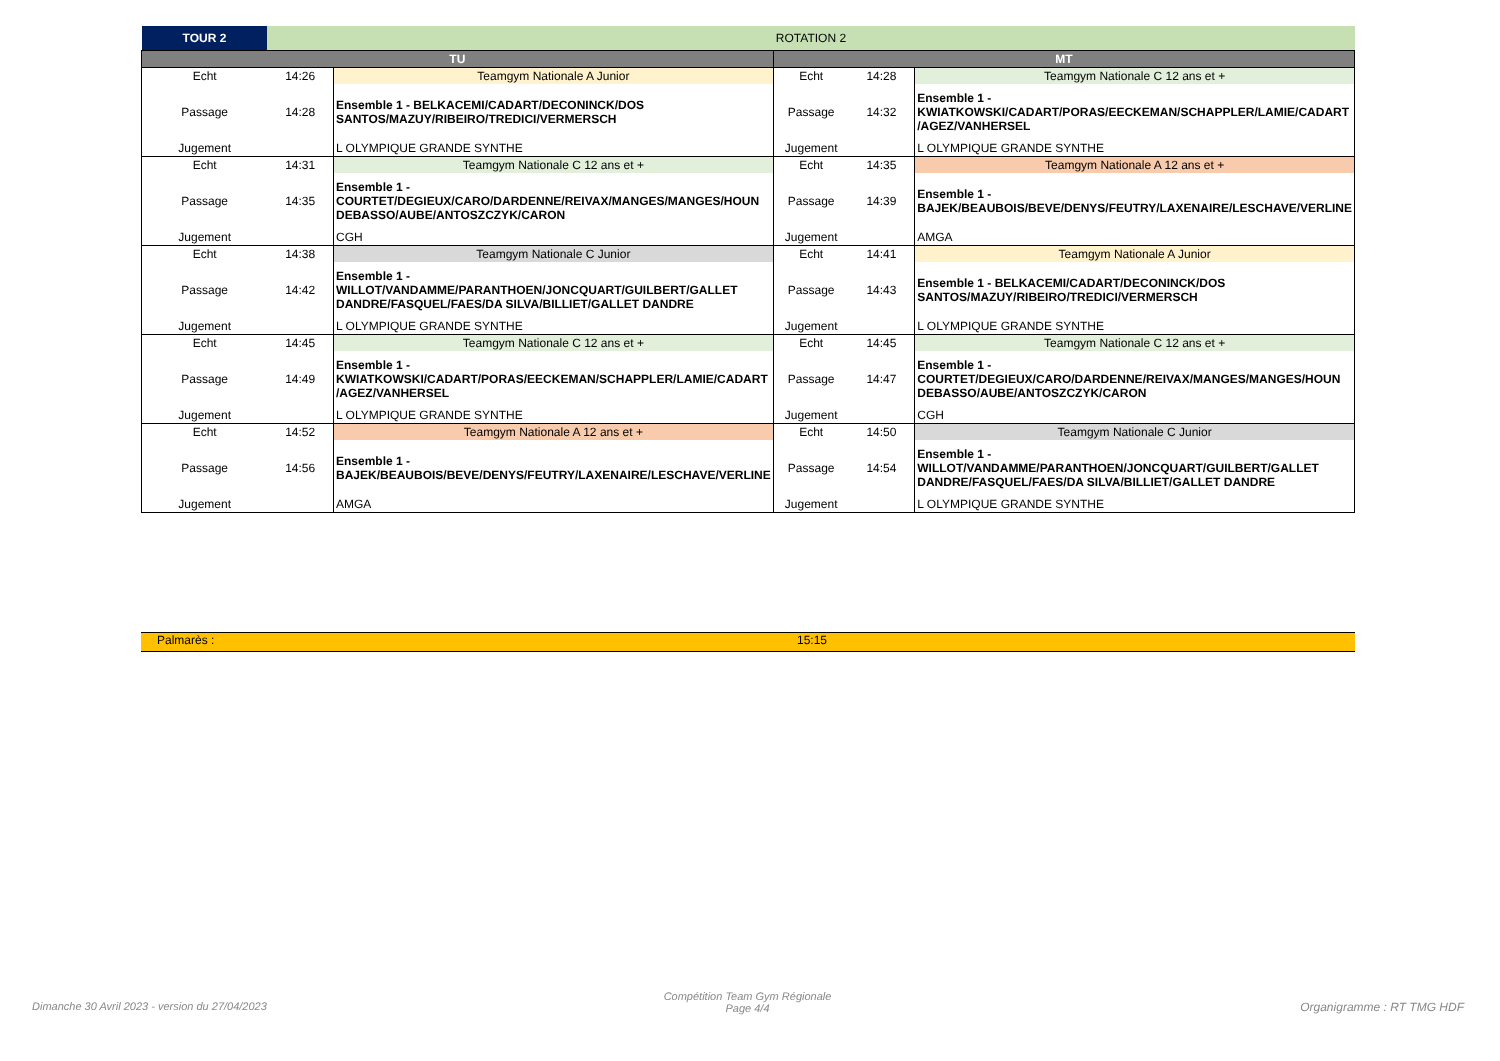| TOUR 2 | ROTATION 2 | | | | |
| TU | | | MT | | |
| Echt | 14:26 | Teamgym Nationale A Junior | Echt | 14:28 | Teamgym Nationale C 12 ans et + |
| Passage | 14:28 | Ensemble 1 - BELKACEMI/CADART/DECONINCK/DOS SANTOS/MAZUY/RIBEIRO/TREDICI/VERMERSCH | Passage | 14:32 | Ensemble 1 - KWIATKOWSKI/CADART/PORAS/EECKEMAN/SCHAPPLER/LAMIE/CADART /AGEZ/VANHERSEL |
| Jugement | | L OLYMPIQUE GRANDE SYNTHE | Jugement | | L OLYMPIQUE GRANDE SYNTHE |
| Echt | 14:31 | Teamgym Nationale C 12 ans et + | Echt | 14:35 | Teamgym Nationale A 12 ans et + |
| Passage | 14:35 | Ensemble 1 - COURTET/DEGIEUX/CARO/DARDENNE/REIVAX/MANGES/MANGES/HOUN DEBASSO/AUBE/ANTOSZCZYK/CARON | Passage | 14:39 | Ensemble 1 - BAJEK/BEAUBOIS/BEVE/DENYS/FEUTRY/LAXENAIRE/LESCHAVE/VERLINE |
| Jugement | | CGH | Jugement | | AMGA |
| Echt | 14:38 | Teamgym Nationale C Junior | Echt | 14:41 | Teamgym Nationale A Junior |
| Passage | 14:42 | Ensemble 1 - WILLOT/VANDAMME/PARANTHOEN/JONCQUART/GUILBERT/GALLET DANDRE/FASQUEL/FAES/DA SILVA/BILLIET/GALLET DANDRE | Passage | 14:43 | Ensemble 1 - BELKACEMI/CADART/DECONINCK/DOS SANTOS/MAZUY/RIBEIRO/TREDICI/VERMERSCH |
| Jugement | | L OLYMPIQUE GRANDE SYNTHE | Jugement | | L OLYMPIQUE GRANDE SYNTHE |
| Echt | 14:45 | Teamgym Nationale C 12 ans et + | Echt | 14:45 | Teamgym Nationale C 12 ans et + |
| Passage | 14:49 | Ensemble 1 - KWIATKOWSKI/CADART/PORAS/EECKEMAN/SCHAPPLER/LAMIE/CADART /AGEZ/VANHERSEL | Passage | 14:47 | Ensemble 1 - COURTET/DEGIEUX/CARO/DARDENNE/REIVAX/MANGES/MANGES/HOUN DEBASSO/AUBE/ANTOSZCZYK/CARON |
| Jugement | | L OLYMPIQUE GRANDE SYNTHE | Jugement | | CGH |
| Echt | 14:52 | Teamgym Nationale A 12 ans et + | Echt | 14:50 | Teamgym Nationale C Junior |
| Passage | 14:56 | Ensemble 1 - BAJEK/BEAUBOIS/BEVE/DENYS/FEUTRY/LAXENAIRE/LESCHAVE/VERLINE | Passage | 14:54 | Ensemble 1 - WILLOT/VANDAMME/PARANTHOEN/JONCQUART/GUILBERT/GALLET DANDRE/FASQUEL/FAES/DA SILVA/BILLIET/GALLET DANDRE |
| Jugement | | AMGA | Jugement | | L OLYMPIQUE GRANDE SYNTHE |
Palmarès : 15:15
Dimanche 30 Avril 2023 - version du 27/04/2023
Compétition Team Gym Régionale
Page 4/4
Organigramme : RT TMG HDF